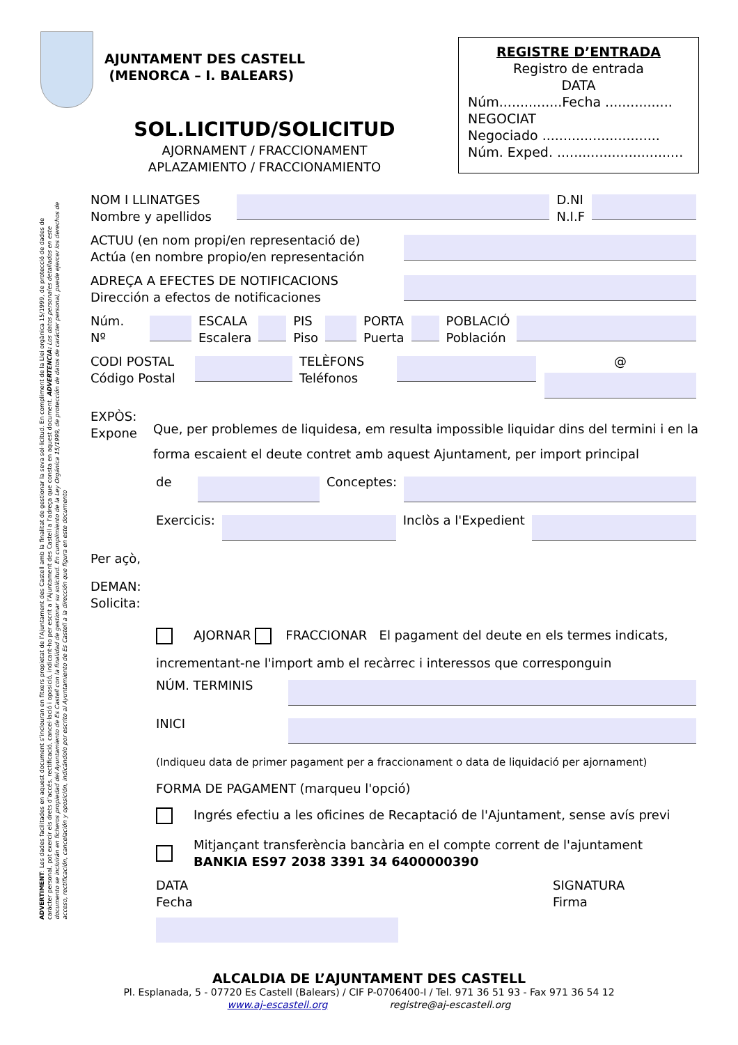AJUNTAMENT DES CASTELL
(MENORCA – I. BALEARS)
REGISTRE D’ENTRADA
Registro de entrada
DATA
Núm...............Fecha ................
NEGOCIAT
Negociado ............................
Núm. Exped. ..............................
SOL.LICITUD/SOLICITUD
AJORNAMENT / FRACCIONAMENT
APLAZAMIENTO / FRACCIONAMIENTO
ADVERTIMENT: Les dades facilitades en aquest document s’inclouran en fitxers propietat de l’Ajuntament des Castell amb la finalitat de gestionar la seva sol·licitud. En compliment de la Llei orgànica 15/1999, de protecció de dades de caràcter personal, pot exercir els drets d’accés, rectificació, cancel·lació i oposició, indicant-ho per escrit a l’Ajuntament des Castell a l’adreça que consta en aquest document. ADVERTENCIA: Los datos personales detallados en este documento se incluirán en ficheros propiedad del Ayuntamiento de Es Castell con la finalidad de gestionar su solicitud. En cumplimiento de la Ley Orgánica 15/1999, de protección de datos de carácter personal, puede ejercer los derechos de acceso, rectificación, cancelación y oposición, indicándolo por escrito al Ayuntamiento de Es Castell a la dirección que figura en este documento
NOM I LLINATGES
Nombre y apellidos
D.NI
N.I.F
ACTUU (en nom propi/en representació de)
Actúa (en nombre propio/en representación
ADREÇA A EFECTES DE NOTIFICACIONS
Dirección a efectos de notificaciones
Núm.
Nº
ESCALA
Escalera
PIS
Piso
PORTA
Puerta
POBLACIÓ
Población
CODI POSTAL
Código Postal
TELÈFONS
Teléfonos
@
EXPÒS:
Expone
Que, per problemes de liquidesa, em resulta impossible liquidar dins del termini i en la forma escaient el deute contret amb aquest Ajuntament, per import principal
de Conceptes:
Exercicis: Inclòs a l'Expedient
Per açò,
DEMAN:
Solicita:
AJORNAR FRACCIONAR El pagament del deute en els termes indicats, incrementant-ne l'import amb el recàrrec i interessos que corresponguin
NÚM. TERMINIS
INICI
(Indiqueu data de primer pagament per a fraccionament o data de liquidació per ajornament)
FORMA DE PAGAMENT (marqueu l'opció)
Ingrés efectiu a les oficines de Recaptació de l'Ajuntament, sense avís previ
Mitjançant transferència bancària en el compte corrent de l'ajuntament
BANKIA ES97 2038 3391 34 6400000390
DATA
Fecha
SIGNATURA
Firma
ALCALDIA DE L’AJUNTAMENT DES CASTELL
Pl. Esplanada, 5 - 07720 Es Castell (Balears) / CIF P-0706400-I / Tel. 971 36 51 93 - Fax 971 36 54 12
www.aj-escastell.org registre@aj-escastell.org